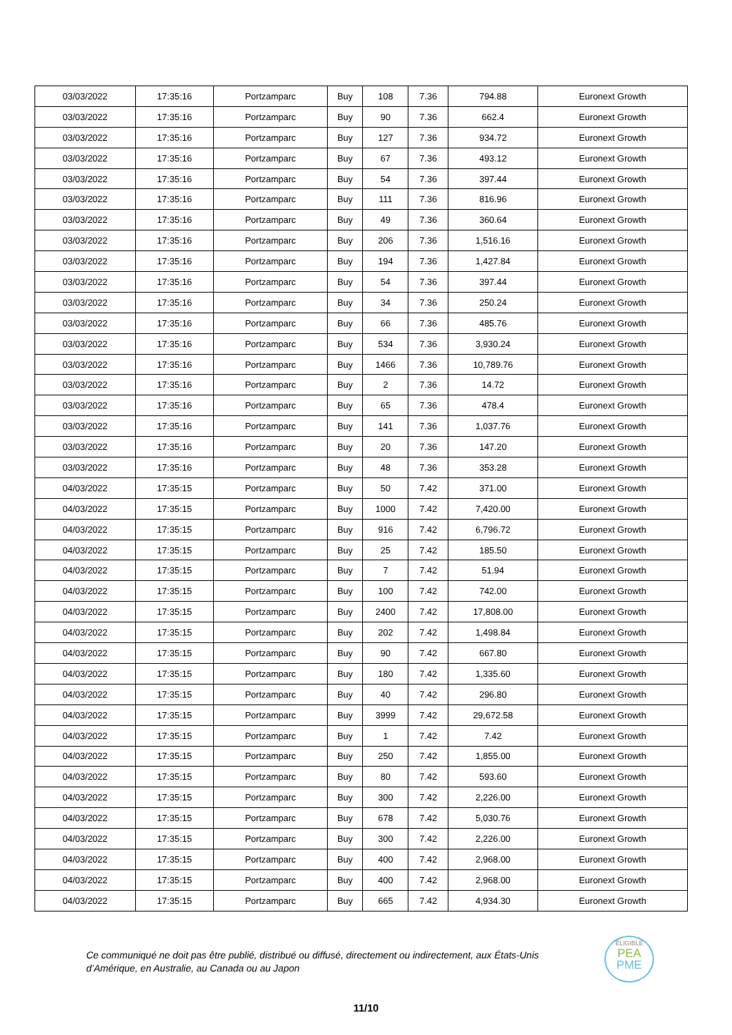| 03/03/2022 | 17:35:16 | Portzamparc | Buy | 108 | 7.36 | 794.88 | Euronext Growth |
| 03/03/2022 | 17:35:16 | Portzamparc | Buy | 90 | 7.36 | 662.4 | Euronext Growth |
| 03/03/2022 | 17:35:16 | Portzamparc | Buy | 127 | 7.36 | 934.72 | Euronext Growth |
| 03/03/2022 | 17:35:16 | Portzamparc | Buy | 67 | 7.36 | 493.12 | Euronext Growth |
| 03/03/2022 | 17:35:16 | Portzamparc | Buy | 54 | 7.36 | 397.44 | Euronext Growth |
| 03/03/2022 | 17:35:16 | Portzamparc | Buy | 111 | 7.36 | 816.96 | Euronext Growth |
| 03/03/2022 | 17:35:16 | Portzamparc | Buy | 49 | 7.36 | 360.64 | Euronext Growth |
| 03/03/2022 | 17:35:16 | Portzamparc | Buy | 206 | 7.36 | 1,516.16 | Euronext Growth |
| 03/03/2022 | 17:35:16 | Portzamparc | Buy | 194 | 7.36 | 1,427.84 | Euronext Growth |
| 03/03/2022 | 17:35:16 | Portzamparc | Buy | 54 | 7.36 | 397.44 | Euronext Growth |
| 03/03/2022 | 17:35:16 | Portzamparc | Buy | 34 | 7.36 | 250.24 | Euronext Growth |
| 03/03/2022 | 17:35:16 | Portzamparc | Buy | 66 | 7.36 | 485.76 | Euronext Growth |
| 03/03/2022 | 17:35:16 | Portzamparc | Buy | 534 | 7.36 | 3,930.24 | Euronext Growth |
| 03/03/2022 | 17:35:16 | Portzamparc | Buy | 1466 | 7.36 | 10,789.76 | Euronext Growth |
| 03/03/2022 | 17:35:16 | Portzamparc | Buy | 2 | 7.36 | 14.72 | Euronext Growth |
| 03/03/2022 | 17:35:16 | Portzamparc | Buy | 65 | 7.36 | 478.4 | Euronext Growth |
| 03/03/2022 | 17:35:16 | Portzamparc | Buy | 141 | 7.36 | 1,037.76 | Euronext Growth |
| 03/03/2022 | 17:35:16 | Portzamparc | Buy | 20 | 7.36 | 147.20 | Euronext Growth |
| 03/03/2022 | 17:35:16 | Portzamparc | Buy | 48 | 7.36 | 353.28 | Euronext Growth |
| 04/03/2022 | 17:35:15 | Portzamparc | Buy | 50 | 7.42 | 371.00 | Euronext Growth |
| 04/03/2022 | 17:35:15 | Portzamparc | Buy | 1000 | 7.42 | 7,420.00 | Euronext Growth |
| 04/03/2022 | 17:35:15 | Portzamparc | Buy | 916 | 7.42 | 6,796.72 | Euronext Growth |
| 04/03/2022 | 17:35:15 | Portzamparc | Buy | 25 | 7.42 | 185.50 | Euronext Growth |
| 04/03/2022 | 17:35:15 | Portzamparc | Buy | 7 | 7.42 | 51.94 | Euronext Growth |
| 04/03/2022 | 17:35:15 | Portzamparc | Buy | 100 | 7.42 | 742.00 | Euronext Growth |
| 04/03/2022 | 17:35:15 | Portzamparc | Buy | 2400 | 7.42 | 17,808.00 | Euronext Growth |
| 04/03/2022 | 17:35:15 | Portzamparc | Buy | 202 | 7.42 | 1,498.84 | Euronext Growth |
| 04/03/2022 | 17:35:15 | Portzamparc | Buy | 90 | 7.42 | 667.80 | Euronext Growth |
| 04/03/2022 | 17:35:15 | Portzamparc | Buy | 180 | 7.42 | 1,335.60 | Euronext Growth |
| 04/03/2022 | 17:35:15 | Portzamparc | Buy | 40 | 7.42 | 296.80 | Euronext Growth |
| 04/03/2022 | 17:35:15 | Portzamparc | Buy | 3999 | 7.42 | 29,672.58 | Euronext Growth |
| 04/03/2022 | 17:35:15 | Portzamparc | Buy | 1 | 7.42 | 7.42 | Euronext Growth |
| 04/03/2022 | 17:35:15 | Portzamparc | Buy | 250 | 7.42 | 1,855.00 | Euronext Growth |
| 04/03/2022 | 17:35:15 | Portzamparc | Buy | 80 | 7.42 | 593.60 | Euronext Growth |
| 04/03/2022 | 17:35:15 | Portzamparc | Buy | 300 | 7.42 | 2,226.00 | Euronext Growth |
| 04/03/2022 | 17:35:15 | Portzamparc | Buy | 678 | 7.42 | 5,030.76 | Euronext Growth |
| 04/03/2022 | 17:35:15 | Portzamparc | Buy | 300 | 7.42 | 2,226.00 | Euronext Growth |
| 04/03/2022 | 17:35:15 | Portzamparc | Buy | 400 | 7.42 | 2,968.00 | Euronext Growth |
| 04/03/2022 | 17:35:15 | Portzamparc | Buy | 400 | 7.42 | 2,968.00 | Euronext Growth |
| 04/03/2022 | 17:35:15 | Portzamparc | Buy | 665 | 7.42 | 4,934.30 | Euronext Growth |
Ce communiqué ne doit pas être publié, distribué ou diffusé, directement ou indirectement, aux États-Unis d’Amérique, en Australie, au Canada ou au Japon
ÉLIGIBLE
PEA
PME
11/10